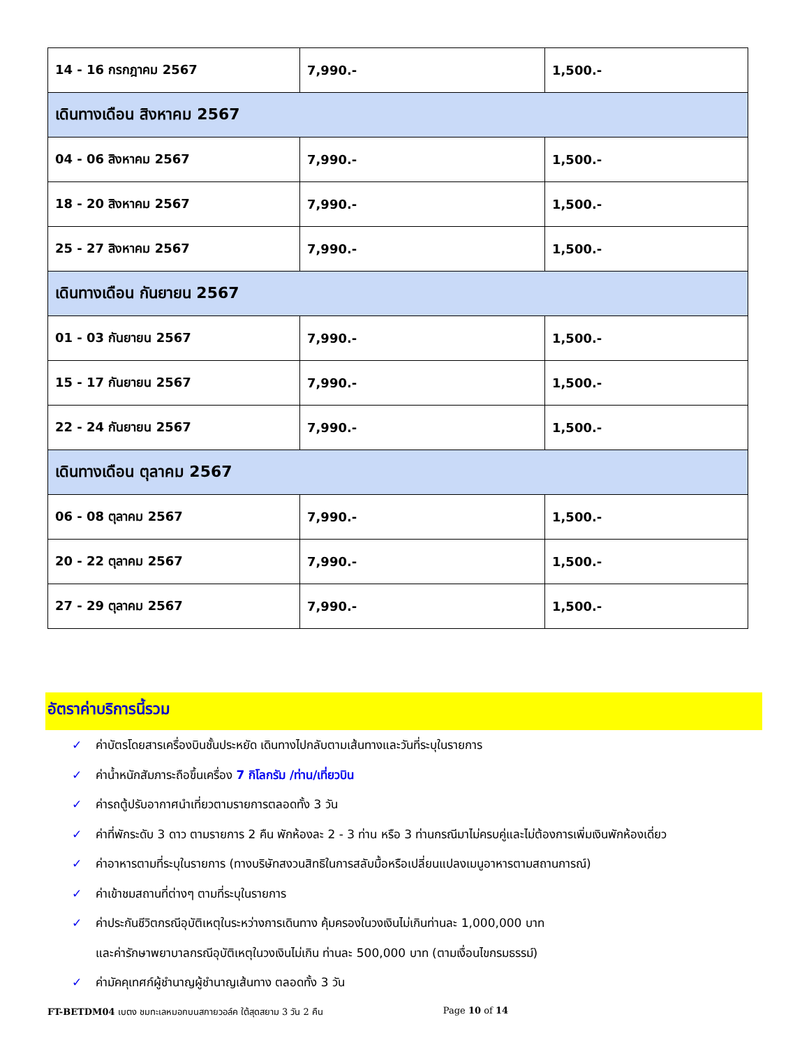| 14 - 16 กรกฎาคม 2567 | 7,990.- | 1,500.- |
| เดินทางเดือน สิงหาคม 2567 | | |
| 04 - 06 สิงหาคม 2567 | 7,990.- | 1,500.- |
| 18 - 20 สิงหาคม 2567 | 7,990.- | 1,500.- |
| 25 - 27 สิงหาคม 2567 | 7,990.- | 1,500.- |
| เดินทางเดือน กันยายน 2567 | | |
| 01 - 03 กันยายน 2567 | 7,990.- | 1,500.- |
| 15 - 17 กันยายน 2567 | 7,990.- | 1,500.- |
| 22 - 24 กันยายน 2567 | 7,990.- | 1,500.- |
| เดินทางเดือน ตุลาคม 2567 | | |
| 06 - 08 ตุลาคม 2567 | 7,990.- | 1,500.- |
| 20 - 22 ตุลาคม 2567 | 7,990.- | 1,500.- |
| 27 - 29 ตุลาคม 2567 | 7,990.- | 1,500.- |
อัตราค่าบริการนี้รวม
✓ ค่าบัตรโดยสารเครื่องบินชั้นประหยัด เดินทางไปกลับตามเส้นทางและวันที่ระบุในรายการ
✓ ค่าน้ำหนักสัมภาระถือขึ้นเครื่อง 7 กิโลกรัม /ท่าน/เที่ยวบิน
✓ ค่ารถตู้ปรับอากาศนำเที่ยวตามรายการตลอดทั้ง 3 วัน
✓ ค่าที่พักระดับ 3 ดาว ตามรายการ 2 คืน พักห้องละ 2 - 3 ท่าน หรือ 3 ท่านกรณีมาไม่ครบคู่และไม่ต้องการเพิ่มเงินพักห้องเดี่ยว
✓ ค่าอาหารตามที่ระบุในรายการ (ทางบริษัทสงวนสิทธิในการสลับมื้อหรือเปลี่ยนแปลงเมนูอาหารตามสถานการณ์)
✓ ค่าเข้าชมสถานที่ต่างๆ ตามที่ระบุในรายการ
✓ ค่าประกันชีวิตกรณีอุบัติเหตุในระหว่างการเดินทาง คุ้มครองในวงเงินไม่เกินท่านละ 1,000,000 บาท
และค่ารักษาพยาบาลกรณีอุบัติเหตุในวงเงินไม่เกิน ท่านละ 500,000 บาท (ตามเงื่อนไขกรมธรรม์)
✓ ค่ามัคคุเทศก์ผู้ชำนาญผู้ชำนาญเส้นทาง ตลอดทั้ง 3 วัน
FT-BETDM04 เบตง ชมทะเลหมอกบนสกายวอล์ค ใต้สุดสยาม 3 วัน 2 คืน Page 10 of 14